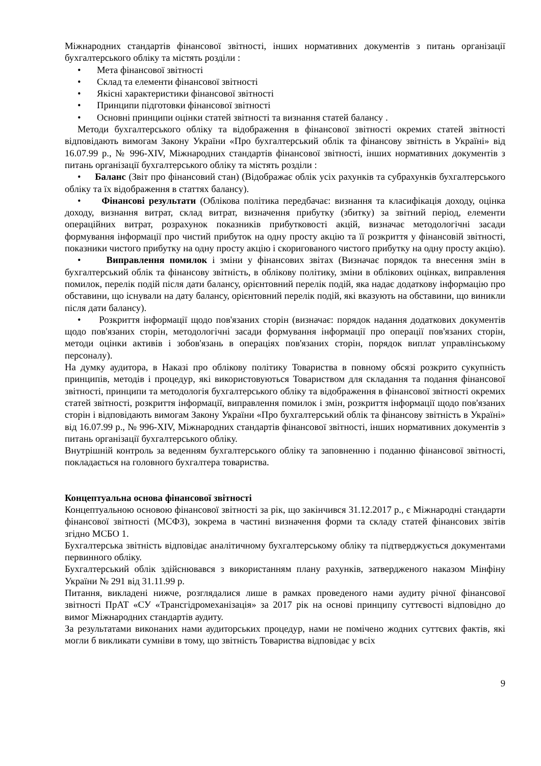Міжнародних стандартів фінансової звітності, інших нормативних документів з питань організації бухгалтерського обліку та містять розділи :
• Мета фінансової звітності
• Склад та елементи фінансової звітності
• Якісні характеристики фінансової звітності
• Принципи підготовки фінансової звітності
• Основні принципи оцінки статей звітності та визнання статей балансу .
Методи бухгалтерського обліку та відображення в фінансової звітності окремих статей звітності відповідають вимогам Закону України «Про бухгалтерський облік та фінансову звітність в Україні» від 16.07.99 р., № 996-XIV, Міжнародних стандартів фінансової звітності, інших нормативних документів з питань організації бухгалтерського обліку та містять розділи :
• Баланс (Звіт про фінансовий стан) (Відображає облік усіх рахунків та субрахунків бухгалтерського обліку та їх відображення в статтях балансу).
• Фінансові результати (Облікова політика передбачає: визнання та класифікація доходу, оцінка доходу, визнання витрат, склад витрат, визначення прибутку (збитку) за звітний період, елементи операційних витрат, розрахунок показників прибутковості акцій, визначає методологічні засади формування інформації про чистий прибуток на одну просту акцію та її розкриття у фінансовій звітності, показники чистого прибутку на одну просту акцію і скоригованого чистого прибутку на одну просту акцію).
• Виправлення помилок і зміни у фінансових звітах (Визначає порядок та внесення змін в бухгалтерський облік та фінансову звітність, в облікову політику, зміни в облікових оцінках, виправлення помилок, перелік подій після дати балансу, орієнтовний перелік подій, яка надає додаткову інформацію про обставини, що існували на дату балансу, орієнтовний перелік подій, які вказують на обставини, що виникли після дати балансу).
• Розкриття інформації щодо пов'язаних сторін (визначає: порядок надання додаткових документів щодо пов'язаних сторін, методологічні засади формування інформації про операції пов'язаних сторін, методи оцінки активів і зобов'язань в операціях пов'язаних сторін, порядок виплат управлінському персоналу).
На думку аудитора, в Наказі про облікову політику Товариства в повному обсязі розкрито сукупність принципів, методів і процедур, які використовуються Товариством для складання та подання фінансової звітності, принципи та методологія бухгалтерського обліку та відображення в фінансової звітності окремих статей звітності, розкриття інформації, виправлення помилок і змін, розкриття інформації щодо пов'язаних сторін і відповідають вимогам Закону України «Про бухгалтерський облік та фінансову звітність в Україні» від 16.07.99 р., № 996-XIV, Міжнародних стандартів фінансової звітності, інших нормативних документів з питань організації бухгалтерського обліку.
Внутрішній контроль за веденням бухгалтерського обліку та заповненню і поданню фінансової звітності, покладається на головного бухгалтера товариства.
Концептуальна основа фінансової звітності
Концептуальною основою фінансової звітності за рік, що закінчився 31.12.2017 р., є Міжнародні стандарти фінансової звітності (МСФЗ), зокрема в частині визначення форми та складу статей фінансових звітів згідно МСБО 1.
Бухгалтерська звітність відповідає аналітичному бухгалтерському обліку та підтверджується документами первинного обліку.
Бухгалтерський облік здійснювався з використанням плану рахунків, затвердженого наказом Мінфіну України № 291 від 31.11.99 р.
Питання, викладені нижче, розглядалися лише в рамках проведеного нами аудиту річної фінансової звітності ПрАТ «СУ «Трансгідромеханізація» за 2017 рік на основі принципу суттєвості відповідно до вимог Міжнародних стандартів аудиту.
За результатами виконаних нами аудиторських процедур, нами не помічено жодних суттєвих фактів, які могли б викликати сумніви в тому, що звітність Товариства відповідає у всіх
9